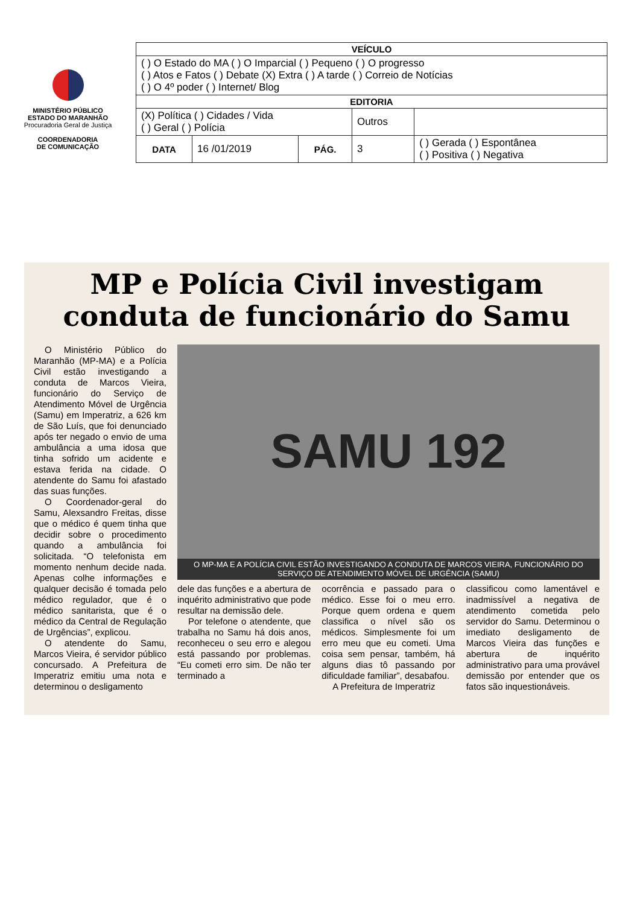MINISTÉRIO PÚBLICO
ESTADO DO MARANHÃO
Procuradoria Geral de Justiça
COORDENADORIA
DE COMUNICAÇÃO
| VEÍCULO | | | | |
| --- | --- | --- | --- | --- |
| ( ) O Estado do MA ( ) O Imparcial ( ) Pequeno ( ) O progresso ( ) Atos e Fatos ( ) Debate (X) Extra ( ) A tarde ( ) Correio de Notícias ( ) O 4º poder ( ) Internet/ Blog | | | | |
| EDITORIA | | | | |
| (X) Política ( ) Cidades / Vida ( ) Geral ( ) Polícia | | | Outros | |
| DATA | 16 /01/2019 | PÁG. | 3 | ( ) Gerada ( ) Espontânea ( ) Positiva ( ) Negativa |
MP e Polícia Civil investigam
conduta de funcionário do Samu
O Ministério Público do Maranhão (MP-MA) e a Polícia Civil estão investigando a conduta de Marcos Vieira, funcionário do Serviço de Atendimento Móvel de Urgência (Samu) em Imperatriz, a 626 km de São Luís, que foi denunciado após ter negado o envio de uma ambulância a uma idosa que tinha sofrido um acidente e estava ferida na cidade. O atendente do Samu foi afastado das suas funções.
O Coordenador-geral do Samu, Alexsandro Freitas, disse que o médico é quem tinha que decidir sobre o procedimento quando a ambulância foi solicitada. “O telefonista em momento nenhum decide nada. Apenas colhe informações e qualquer decisão é tomada pelo médico regulador, que é o médico sanitarista, que é o médico da Central de Regulação de Urgências”, explicou.
O atendente do Samu, Marcos Vieira, é servidor público concursado. A Prefeitura de Imperatriz emitiu uma nota e determinou o desligamento
SAMU 192
O MP-MA E A POLÍCIA CIVIL ESTÃO INVESTIGANDO A CONDUTA DE MARCOS VIEIRA, FUNCIONÁRIO DO SERVIÇO DE ATENDIMENTO MÓVEL DE URGÊNCIA (SAMU)
dele das funções e a abertura de inquérito administrativo que pode resultar na demissão dele.
Por telefone o atendente, que trabalha no Samu há dois anos, reconheceu o seu erro e alegou está passando por problemas. “Eu cometi erro sim. De não ter terminado a
ocorrência e passado para o médico. Esse foi o meu erro. Porque quem ordena e quem classifica o nível são os médicos. Simplesmente foi um erro meu que eu cometi. Uma coisa sem pensar, também, há alguns dias tô passando por dificuldade familiar”, desabafou.
A Prefeitura de Imperatriz
classificou como lamentável e inadmissível a negativa de atendimento cometida pelo servidor do Samu. Determinou o imediato desligamento de Marcos Vieira das funções e abertura de inquérito administrativo para uma provável demissão por entender que os fatos são inquestionáveis.